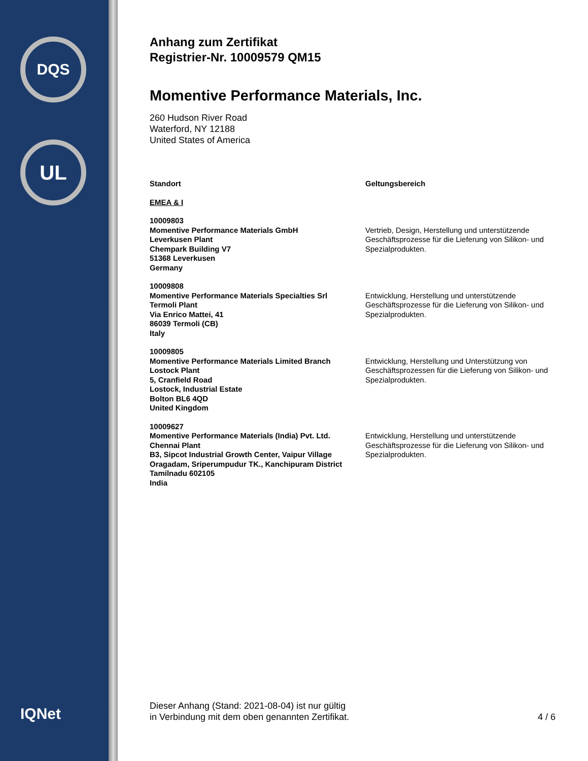DQS
UL
IQNet
Anhang zum Zertifikat
Registrier-Nr. 10009579 QM15
Momentive Performance Materials, Inc.
260 Hudson River Road
Waterford, NY 12188
United States of America
| Standort | Geltungsbereich |
| --- | --- |
| EMEA & I | |
| 10009803 Momentive Performance Materials GmbH Leverkusen Plant Chempark Building V7 51368 Leverkusen Germany | Vertrieb, Design, Herstellung und unterstützende Geschäftsprozesse für die Lieferung von Silikon- und Spezialprodukten. |
| 10009808 Momentive Performance Materials Specialties Srl Termoli Plant Via Enrico Mattei, 41 86039 Termoli (CB) Italy | Entwicklung, Herstellung und unterstützende Geschäftsprozesse für die Lieferung von Silikon- und Spezialprodukten. |
| 10009805 Momentive Performance Materials Limited Branch Lostock Plant 5, Cranfield Road Lostock, Industrial Estate Bolton BL6 4QD United Kingdom | Entwicklung, Herstellung und Unterstützung von Geschäftsprozessen für die Lieferung von Silikon- und Spezialprodukten. |
| 10009627 Momentive Performance Materials (India) Pvt. Ltd. Chennai Plant B3, Sipcot Industrial Growth Center, Vaipur Village Oragadam, Sriperumpudur TK., Kanchipuram District Tamilnadu 602105 India | Entwicklung, Herstellung und unterstützende Geschäftsprozesse für die Lieferung von Silikon- und Spezialprodukten. |
Dieser Anhang (Stand: 2021-08-04) ist nur gültig
in Verbindung mit dem oben genannten Zertifikat.
4 / 6